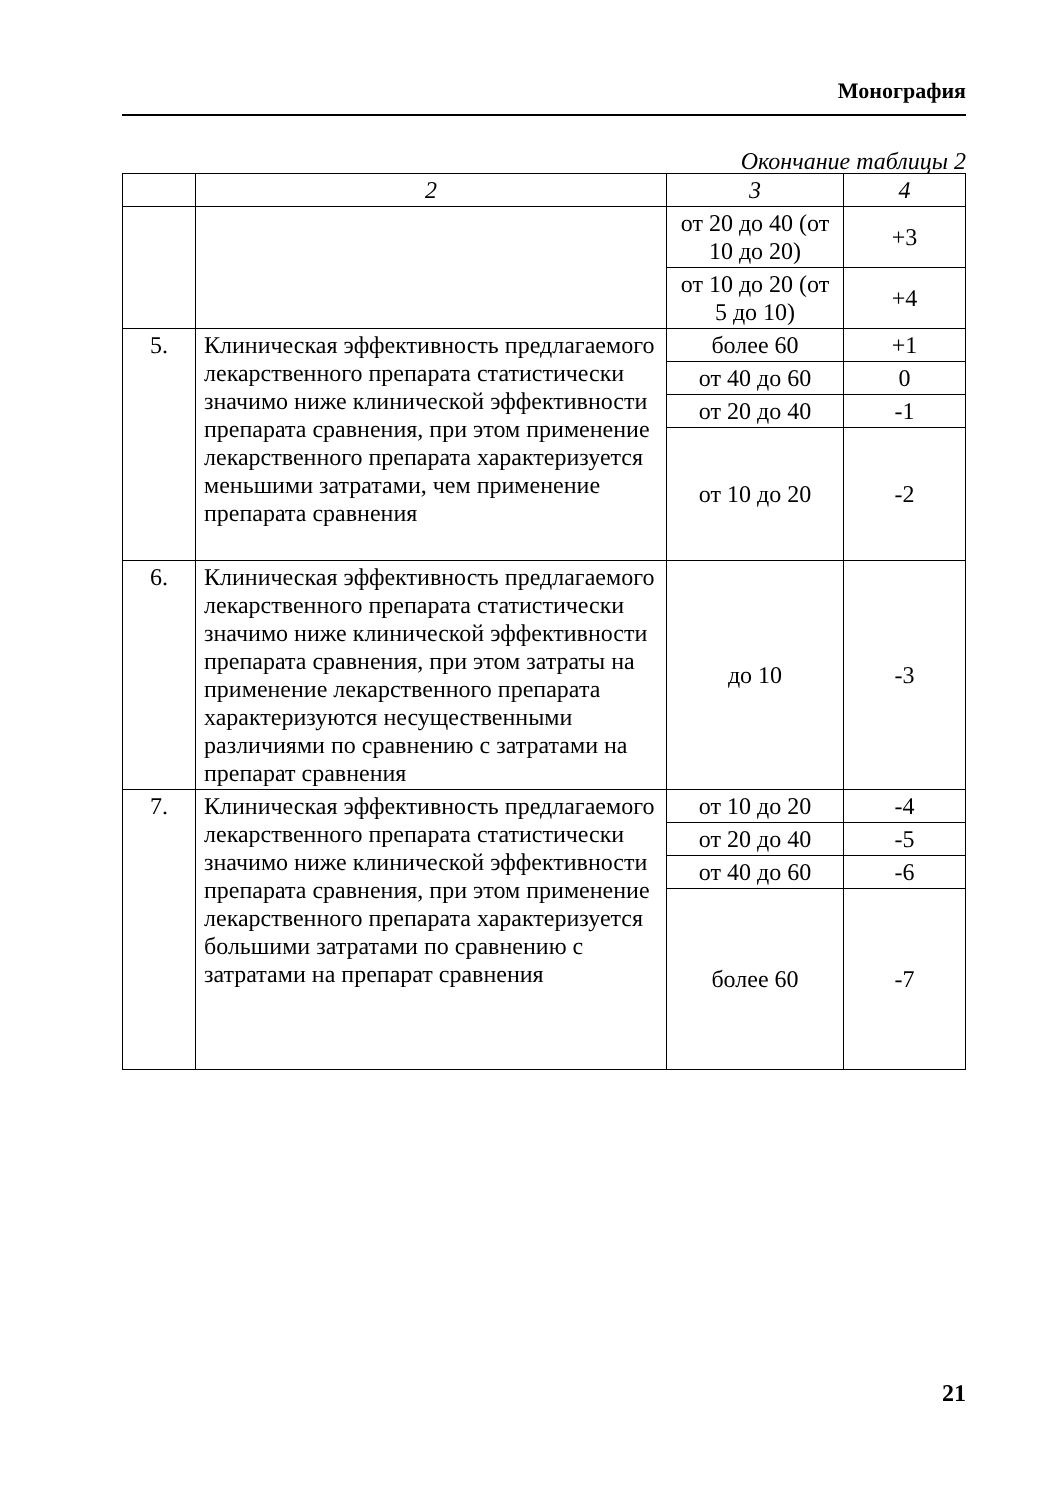Монография
Окончание таблицы 2
| | 2 | 3 | 4 |
| --- | --- | --- | --- |
| | | от 20 до 40 (от 10 до 20) | +3 |
| | | от 10 до 20 (от 5 до 10) | +4 |
| 5. | Клиническая эффективность предлагаемого лекарственного препарата статистически значимо ниже клинической эффективности препарата сравнения, при этом применение лекарственного препарата характеризуется меньшими затратами, чем применение препарата сравнения | более 60 | +1 |
| | | от 40 до 60 | 0 |
| | | от 20 до 40 | -1 |
| | | от 10 до 20 | -2 |
| 6. | Клиническая эффективность предлагаемого лекарственного препарата статистически значимо ниже клинической эффективности препарата сравнения, при этом затраты на применение лекарственного препарата характеризуются несущественными различиями по сравнению с затратами на препарат сравнения | до 10 | -3 |
| 7. | Клиническая эффективность предлагаемого лекарственного препарата статистически значимо ниже клинической эффективности препарата сравнения, при этом применение лекарственного препарата характеризуется большими затратами по сравнению с затратами на препарат сравнения | от 10 до 20 | -4 |
| | | от 20 до 40 | -5 |
| | | от 40 до 60 | -6 |
| | | более 60 | -7 |
21